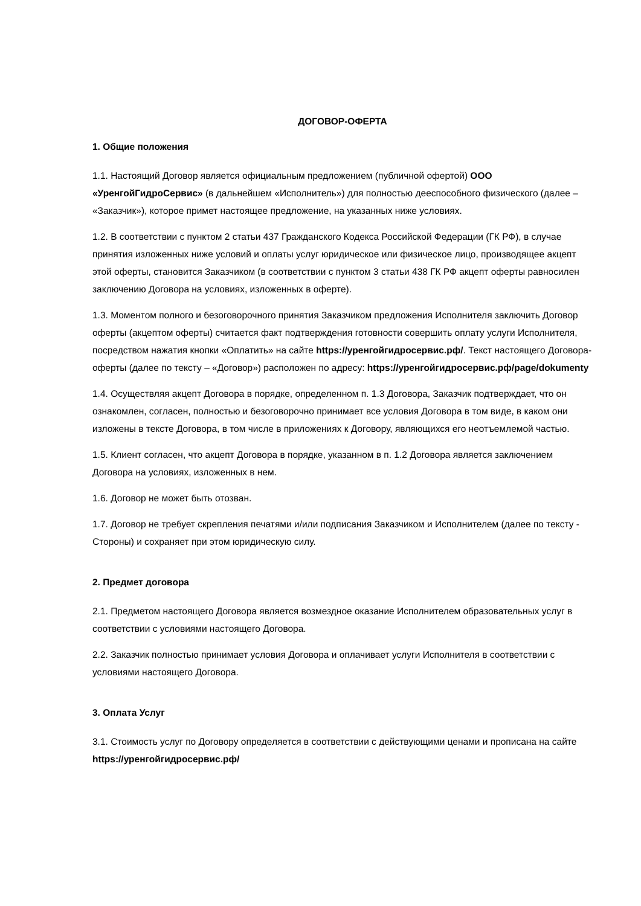ДОГОВОР-ОФЕРТА
1. Общие положения
1.1. Настоящий Договор является официальным предложением (публичной офертой) ООО «УренгойГидроСервис» (в дальнейшем «Исполнитель») для полностью дееспособного физического (далее – «Заказчик»), которое примет настоящее предложение, на указанных ниже условиях.
1.2. В соответствии с пунктом 2 статьи 437 Гражданского Кодекса Российской Федерации (ГК РФ), в случае принятия изложенных ниже условий и оплаты услуг юридическое или физическое лицо, производящее акцепт этой оферты, становится Заказчиком (в соответствии с пунктом 3 статьи 438 ГК РФ акцепт оферты равносилен заключению Договора на условиях, изложенных в оферте).
1.3. Моментом полного и безоговорочного принятия Заказчиком предложения Исполнителя заключить Договор оферты (акцептом оферты) считается факт подтверждения готовности совершить оплату услуги Исполнителя, посредством нажатия кнопки «Оплатить» на сайте https://уренгойгидросервис.рф/. Текст настоящего Договора-оферты (далее по тексту – «Договор») расположен по адресу: https://уренгойгидросервис.рф/page/dokumenty
1.4. Осуществляя акцепт Договора в порядке, определенном п. 1.3 Договора, Заказчик подтверждает, что он ознакомлен, согласен, полностью и безоговорочно принимает все условия Договора в том виде, в каком они изложены в тексте Договора, в том числе в приложениях к Договору, являющихся его неотъемлемой частью.
1.5. Клиент согласен, что акцепт Договора в порядке, указанном в п. 1.2 Договора является заключением Договора на условиях, изложенных в нем.
1.6. Договор не может быть отозван.
1.7. Договор не требует скрепления печатями и/или подписания Заказчиком и Исполнителем (далее по тексту - Стороны) и сохраняет при этом юридическую силу.
2. Предмет договора
2.1. Предметом настоящего Договора является возмездное оказание Исполнителем образовательных услуг в соответствии с условиями настоящего Договора.
2.2. Заказчик полностью принимает условия Договора и оплачивает услуги Исполнителя в соответствии с условиями настоящего Договора.
3. Оплата Услуг
3.1. Стоимость услуг по Договору определяется в соответствии с действующими ценами и прописана на сайте https://уренгойгидросервис.рф/